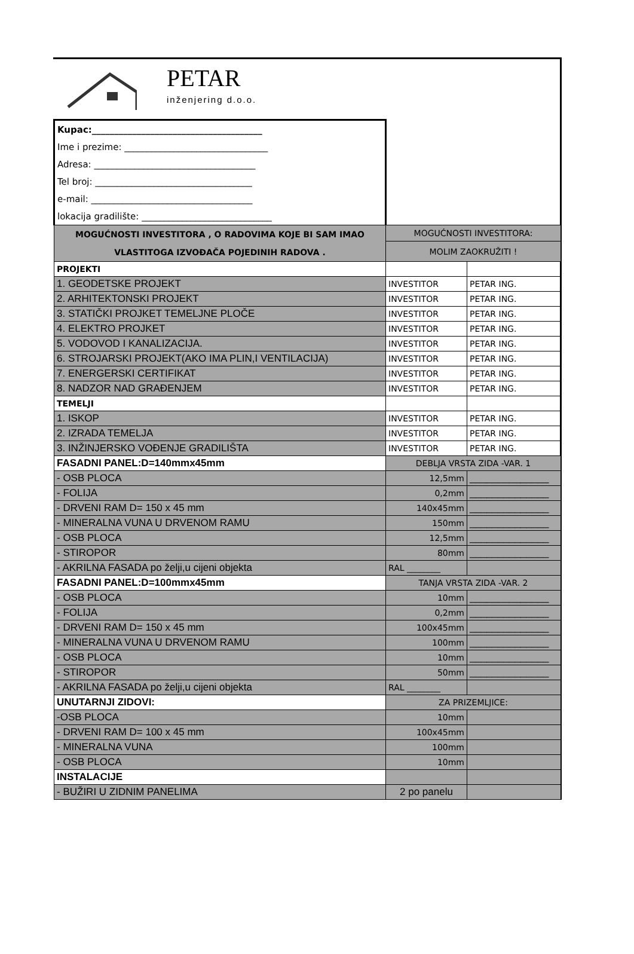PETAR
inženjering d.o.o.
| Kupac:______________________________________ | | |
| Ime i prezime: ________________________________ | | |
| Adresa: ____________________________________ | | |
| Tel broj: ___________________________________ | | |
| e-mail: ____________________________________ | | |
| lokacija gradilište: _____________________________ | | |
| MOGUĆNOSTI INVESTITORA , O RADOVIMA KOJE BI SAM IMAO VLASTITOGA IZVOĐAČA POJEDINIH RADOVA . | MOGUĆNOSTI INVESTITORA: | |
| | MOLIM ZAOKRUŽITI ! | |
| PROJEKTI | | |
| 1. GEODETSKE PROJEKT | INVESTITOR | PETAR ING. |
| 2. ARHITEKTONSKI PROJEKT | INVESTITOR | PETAR ING. |
| 3. STATIČKI PROJKET TEMELJNE PLOČE | INVESTITOR | PETAR ING. |
| 4. ELEKTRO PROJKET | INVESTITOR | PETAR ING. |
| 5. VODOVOD I KANALIZACIJA. | INVESTITOR | PETAR ING. |
| 6. STROJARSKI PROJEKT(AKO IMA PLIN,I VENTILACIJA) | INVESTITOR | PETAR ING. |
| 7. ENERGERSKI CERTIFIKAT | INVESTITOR | PETAR ING. |
| 8. NADZOR NAD GRAĐENJEM | INVESTITOR | PETAR ING. |
| TEMELJI | | |
| 1. ISKOP | INVESTITOR | PETAR ING. |
| 2. IZRADA TEMELJA | INVESTITOR | PETAR ING. |
| 3. INŽINJERSKO VOĐENJE GRADILIŠTA | INVESTITOR | PETAR ING. |
| FASADNI PANEL:D=140mmx45mm | DEBLJA VRSTA ZIDA -VAR. 1 | |
| - OSB PLOCA | 12,5mm | ______________ |
| - FOLIJA | 0,2mm | ______________ |
| - DRVENI RAM D= 150 x 45 mm | 140x45mm | ______________ |
| - MINERALNA VUNA U DRVENOM RAMU | 150mm | ______________ |
| - OSB PLOCA | 12,5mm | ______________ |
| - STIROPOR | 80mm | ______________ |
| - AKRILNA FASADA po želji,u cijeni objekta | RAL ________ | |
| FASADNI PANEL:D=100mmx45mm | TANJA VRSTA ZIDA -VAR. 2 | |
| - OSB PLOCA | 10mm | ______________ |
| - FOLIJA | 0,2mm | ______________ |
| - DRVENI RAM D= 150 x 45 mm | 100x45mm | ______________ |
| - MINERALNA VUNA U DRVENOM RAMU | 100mm | ______________ |
| - OSB PLOCA | 10mm | ______________ |
| - STIROPOR | 50mm | ______________ |
| - AKRILNA FASADA po želji,u cijeni objekta | RAL ________ | |
| UNUTARNJI ZIDOVI: | ZA PRIZEMLJICE: | |
| -OSB PLOCA | 10mm | |
| - DRVENI RAM D= 100 x 45 mm | 100x45mm | |
| - MINERALNA VUNA | 100mm | |
| - OSB PLOCA | 10mm | |
| INSTALACIJE | | |
| - BUŽIRI U ZIDNIM PANELIMA | 2 po panelu | |